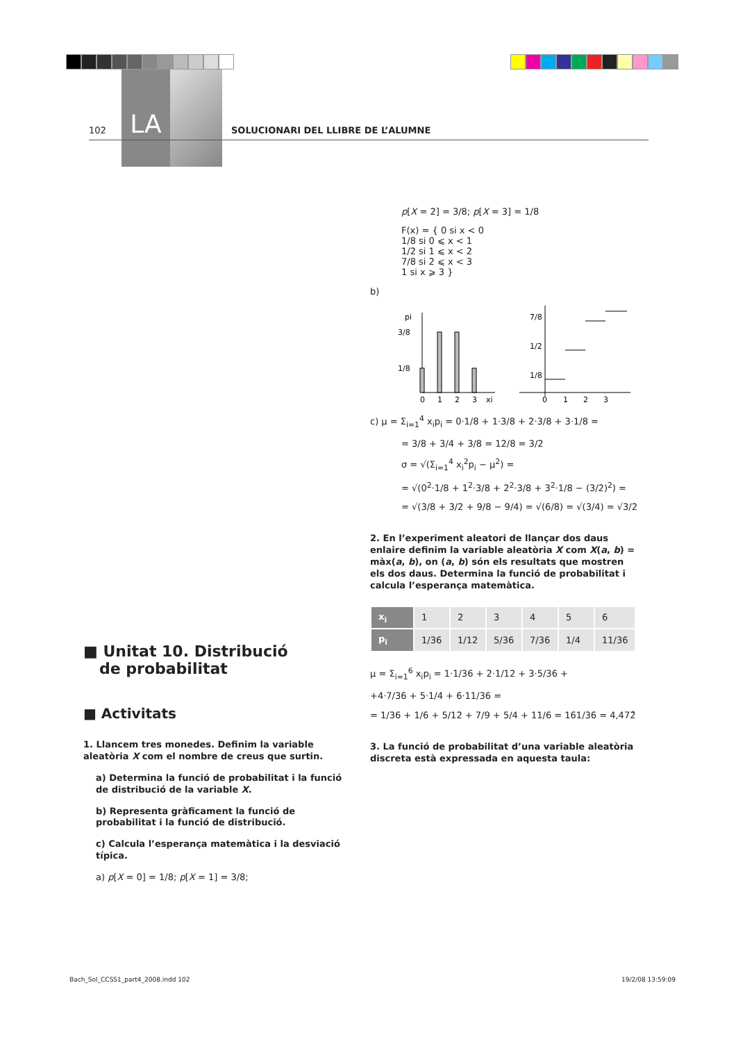LA
102 SOLUCIONARI DEL LLIBRE DE L’ALUMNE
■ Unitat 10. Distribució
de probabilitat
■ Activitats
1. Llancem tres monedes. Definim la variable aleatòria X com el nombre de creus que surtin.
a) Determina la funció de probabilitat i la funció de distribució de la variable X.
b) Representa gràficament la funció de probabilitat i la funció de distribució.
c) Calcula l’esperança matemàtica i la desviació típica.
a) p[X = 0] = 1/8; p[X = 1] = 3/8;
p[X = 2] = 3/8; p[X = 3] = 1/8
F(x) = { 0 si x < 0
1/8 si 0 ⩽ x < 1
1/2 si 1 ⩽ x < 2
7/8 si 2 ⩽ x < 3
1 si x ⩾ 3 }
b)
pi
3/8
1/8
0
1
2
3
xi
7/8
1/2
1/8
0
1
2
3
c) μ = Σ<sub>i=1</sub><sup>4</sup> x<sub>i</sub>p<sub>i</sub> = 0·1/8 + 1·3/8 + 2·3/8 + 3·1/8 =
= 3/8 + 3/4 + 3/8 = 12/8 = 3/2
σ = √(Σ<sub>i=1</sub><sup>4</sup> x<sub>i</sub><sup>2</sup>p<sub>i</sub> − μ<sup>2</sup>) =
= √(0<sup>2</sup>·1/8 + 1<sup>2</sup>·3/8 + 2<sup>2</sup>·3/8 + 3<sup>2</sup>·1/8 − (3/2)<sup>2</sup>) =
= √(3/8 + 3/2 + 9/8 − 9/4) = √(6/8) = √(3/4) = √3/2
2. En l’experiment aleatori de llançar dos daus enlaire definim la variable aleatòria X com X(a, b) = màx(a, b), on (a, b) són els resultats que mostren els dos daus. Determina la funció de probabilitat i calcula l’esperança matemàtica.
| x<sub>i</sub> | 1 | 2 | 3 | 4 | 5 | 6 |
| p<sub>i</sub> | 1/36 | 1/12 | 5/36 | 7/36 | 1/4 | 11/36 |
μ = Σ<sub>i=1</sub><sup>6</sup> x<sub>i</sub>p<sub>i</sub> = 1·1/36 + 2·1/12 + 3·5/36 +
+4·7/36 + 5·1/4 + 6·11/36 =
= 1/36 + 1/6 + 5/12 + 7/9 + 5/4 + 11/6 = 161/36 = 4,472̂
3. La funció de probabilitat d’una variable aleatòria discreta està expressada en aquesta taula:
Bach_Sol_CCSS1_part4_2008.indd 102
19/2/08 13:59:09